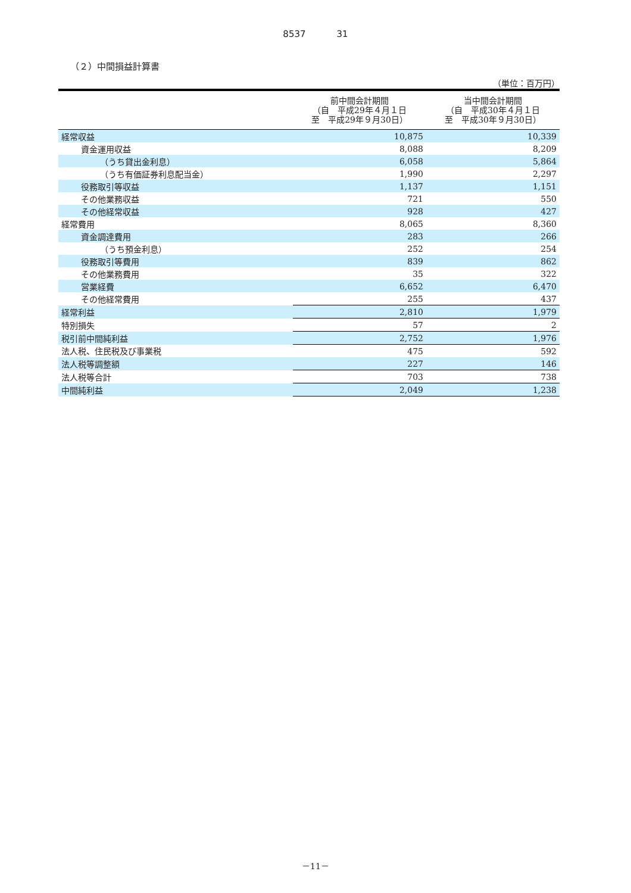8537 31
（２）中間損益計算書
（単位：百万円）
| | 前中間会計期間 （自 平成29年４月１日 至 平成29年９月30日） | 当中間会計期間 （自 平成30年４月１日 至 平成30年９月30日） |
| --- | --- | --- |
| 経常収益 | 10,875 | 10,339 |
| 資金運用収益 | 8,088 | 8,209 |
| （うち貸出金利息） | 6,058 | 5,864 |
| （うち有価証券利息配当金） | 1,990 | 2,297 |
| 役務取引等収益 | 1,137 | 1,151 |
| その他業務収益 | 721 | 550 |
| その他経常収益 | 928 | 427 |
| 経常費用 | 8,065 | 8,360 |
| 資金調達費用 | 283 | 266 |
| （うち預金利息） | 252 | 254 |
| 役務取引等費用 | 839 | 862 |
| その他業務費用 | 35 | 322 |
| 営業経費 | 6,652 | 6,470 |
| その他経常費用 | 255 | 437 |
| 経常利益 | 2,810 | 1,979 |
| 特別損失 | 57 | 2 |
| 税引前中間純利益 | 2,752 | 1,976 |
| 法人税、住民税及び事業税 | 475 | 592 |
| 法人税等調整額 | 227 | 146 |
| 法人税等合計 | 703 | 738 |
| 中間純利益 | 2,049 | 1,238 |
－11－